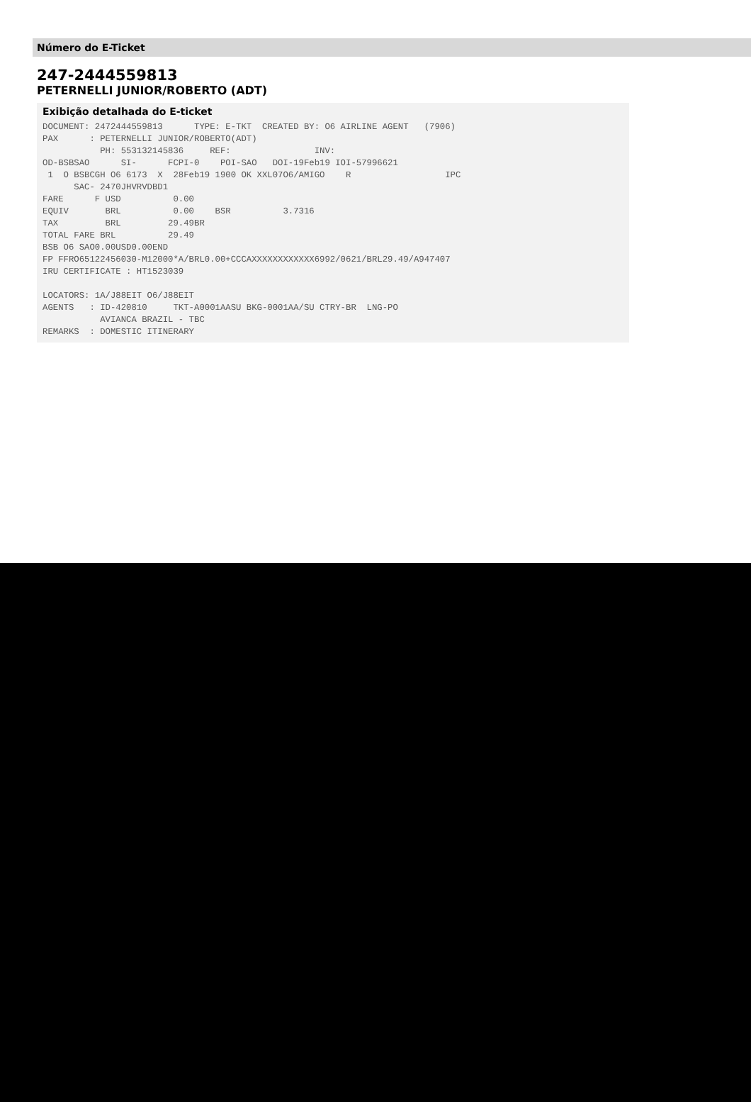Número do E-Ticket
247-2444559813
PETERNELLI JUNIOR/ROBERTO (ADT)
Exibição detalhada do E-ticket
DOCUMENT: 2472444559813      TYPE: E-TKT  CREATED BY: O6 AIRLINE AGENT   (7906)
PAX      : PETERNELLI JUNIOR/ROBERTO(ADT)
           PH: 553132145836     REF:                INV:
OD-BSBSAO      SI-      FCPI-0    POI-SAO   DOI-19Feb19 IOI-57996621
 1  O BSBCGH O6 6173  X  28Feb19 1900 OK XXL07O6/AMIGO    R                  IPC
      SAC- 2470JHVRVDBD1
FARE      F USD          0.00
EQUIV       BRL          0.00    BSR          3.7316
TAX         BRL         29.49BR
TOTAL FARE BRL          29.49
BSB O6 SAO0.00USD0.00END
FP FFRO65122456030-M12000*A/BRL0.00+CCCAXXXXXXXXXXXX6992/0621/BRL29.49/A947407
IRU CERTIFICATE : HT1523039

LOCATORS: 1A/J88EIT O6/J88EIT
AGENTS   : ID-420810     TKT-A0001AASU BKG-0001AA/SU CTRY-BR  LNG-PO
           AVIANCA BRAZIL - TBC
REMARKS  : DOMESTIC ITINERARY